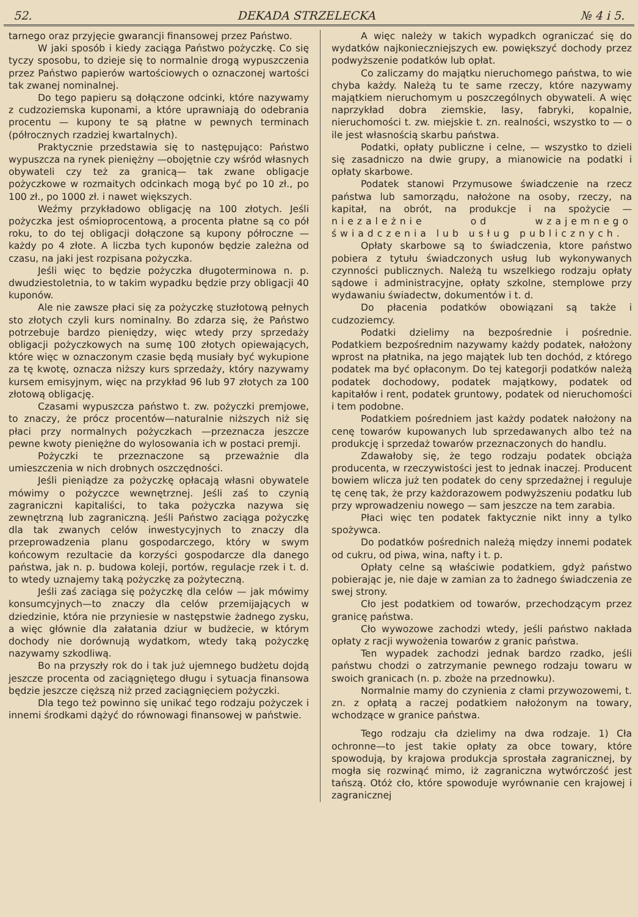52. DEKADA STRZELECKA № 4 i 5.
tarnego oraz przyjęcie gwarancji finansowej przez Państwo.
W jaki sposób i kiedy zaciąga Państwo pożyczkę. Co się tyczy sposobu, to dzieje się to normalnie drogą wypuszczenia przez Państwo papierów wartościowych o oznaczonej wartości tak zwanej nominalnej.
Do tego papieru są dołączone odcinki, które nazywamy z cudzoziemska kuponami, a które uprawniają do odebrania procentu — kupony te są płatne w pewnych terminach (półrocznych rzadziej kwartalnych).
Praktycznie przedstawia się to następująco: Państwo wypuszcza na rynek pieniężny —obojętnie czy wśród własnych obywateli czy też za granicą— tak zwane obligacje pożyczkowe w rozmaitych odcinkach mogą być po 10 zł., po 100 zł., po 1000 zł. i nawet większych.
Weźmy przykładowo obligację na 100 złotych. Jeśli pożyczka jest ośmioprocentową, a procenta płatne są co pół roku, to do tej obligacji dołączone są kupony półroczne — każdy po 4 złote. A liczba tych kuponów będzie zależna od czasu, na jaki jest rozpisana pożyczka.
Jeśli więc to będzie pożyczka długoterminowa n. p. dwudziestoletnia, to w takim wypadku będzie przy obligacji 40 kuponów.
Ale nie zawsze płaci się za pożyczkę stuzłotową pełnych sto złotych czyli kurs nominalny. Bo zdarza się, że Państwo potrzebuje bardzo pieniędzy, więc wtedy przy sprzedaży obligacji pożyczkowych na sumę 100 złotych opiewających, które więc w oznaczonym czasie będą musiały być wykupione za tę kwotę, oznacza niższy kurs sprzedaży, który nazywamy kursem emisyjnym, więc na przykład 96 lub 97 złotych za 100 złotową obligację.
Czasami wypuszcza państwo t. zw. pożyczki premjowe, to znaczy, że prócz procentów—naturalnie niższych niż się płaci przy normalnych pożyczkach —przeznacza jeszcze pewne kwoty pieniężne do wylosowania ich w postaci premji.
Pożyczki te przeznaczone są przeważnie dla umieszczenia w nich drobnych oszczędności.
Jeśli pieniądze za pożyczkę opłacają własni obywatele mówimy o pożyczce wewnętrznej. Jeśli zaś to czynią zagraniczni kapitaliści, to taka pożyczka nazywa się zewnętrzną lub zagraniczną. Jeśli Państwo zaciąga pożyczkę dla tak zwanych celów inwestycyjnych to znaczy dla przeprowadzenia planu gospodarczego, który w swym końcowym rezultacie da korzyści gospodarcze dla danego państwa, jak n. p. budowa koleji, portów, regulacje rzek i t. d. to wtedy uznajemy taką pożyczkę za pożyteczną.
Jeśli zaś zaciąga się pożyczkę dla celów — jak mówimy konsumcyjnych—to znaczy dla celów przemijających w dziedzinie, która nie przyniesie w następstwie żadnego zysku, a więc głównie dla załatania dziur w budżecie, w którym dochody nie dorównują wydatkom, wtedy taką pożyczkę nazywamy szkodliwą.
Bo na przyszły rok do i tak już ujemnego budżetu dojdą jeszcze procenta od zaciągniętego długu i sytuacja finansowa będzie jeszcze cięższą niż przed zaciągnięciem pożyczki.
Dla tego też powinno się unikać tego rodzaju pożyczek i innemi środkami dążyć do równowagi finansowej w państwie.
A więc należy w takich wypadkch ograniczać się do wydatków najkonieczniejszych ew. powiększyć dochody przez podwyższenie podatków lub opłat.
Co zaliczamy do majątku nieruchomego państwa, to wie chyba każdy. Należą tu te same rzeczy, które nazywamy majątkiem nieruchomym u poszczególnych obywateli. A więc naprzykład dobra ziemskie, lasy, fabryki, kopalnie, nieruchomości t. zw. miejskie t. zn. realności, wszystko to — o ile jest własnością skarbu państwa.
Podatki, opłaty publiczne i celne, — wszystko to dzieli się zasadniczo na dwie grupy, a mianowicie na podatki i opłaty skarbowe.
Podatek stanowi Przymusowe świadczenie na rzecz państwa lub samorządu, nałożone na osoby, rzeczy, na kapitał, na obrót, na produkcje i na spożycie — niezależnie od wzajemnego świadczenia lub usług publicznych.
Opłaty skarbowe są to świadczenia, ktore państwo pobiera z tytułu świadczonych usług lub wykonywanych czynności publicznych. Należą tu wszelkiego rodzaju opłaty sądowe i administracyjne, opłaty szkolne, stemplowe przy wydawaniu świadectw, dokumentów i t. d.
Do płacenia podatków obowiązani są także i cudzoziemcy.
Podatki dzielimy na bezpośrednie i pośrednie. Podatkiem bezpośrednim nazywamy każdy podatek, nałożony wprost na płatnika, na jego majątek lub ten dochód, z którego podatek ma być opłaconym. Do tej kategorji podatków należą podatek dochodowy, podatek majątkowy, podatek od kapitałów i rent, podatek gruntowy, podatek od nieruchomości i tem podobne.
Podatkiem pośredniem jast każdy podatek nałożony na cenę towarów kupowanych lub sprzedawanych albo też na produkcję i sprzedaż towarów przeznaczonych do handlu.
Zdawałoby się, że tego rodzaju podatek obciąża producenta, w rzeczywistości jest to jednak inaczej. Producent bowiem wlicza już ten podatek do ceny sprzedażnej i reguluje tę cenę tak, że przy każdorazowem podwyższeniu podatku lub przy wprowadzeniu nowego — sam jeszcze na tem zarabia.
Płaci więc ten podatek faktycznie nikt inny a tylko spożywca.
Do podatków pośrednich należą między innemi podatek od cukru, od piwa, wina, nafty i t. p.
Opłaty celne są właściwie podatkiem, gdyż państwo pobierając je, nie daje w zamian za to żadnego świadczenia ze swej strony.
Cło jest podatkiem od towarów, przechodzącym przez granicę państwa.
Cło wywozowe zachodzi wtedy, jeśli państwo nakłada opłaty z racji wywożenia towarów z granic państwa.
Ten wypadek zachodzi jednak bardzo rzadko, jeśli państwu chodzi o zatrzymanie pewnego rodzaju towaru w swoich granicach (n. p. zboże na przednowku).
Normalnie mamy do czynienia z cłami przywozowemi, t. zn. z opłatą a raczej podatkiem nałożonym na towary, wchodzące w granice państwa.
Tego rodzaju cła dzielimy na dwa rodzaje. 1) Cła ochronne—to jest takie opłaty za obce towary, które spowodują, by krajowa produkcja sprostała zagranicznej, by mogła się rozwinąć mimo, iż zagraniczna wytwórczość jest tańszą. Otóż cło, które spowoduje wyrównanie cen krajowej i zagranicznej